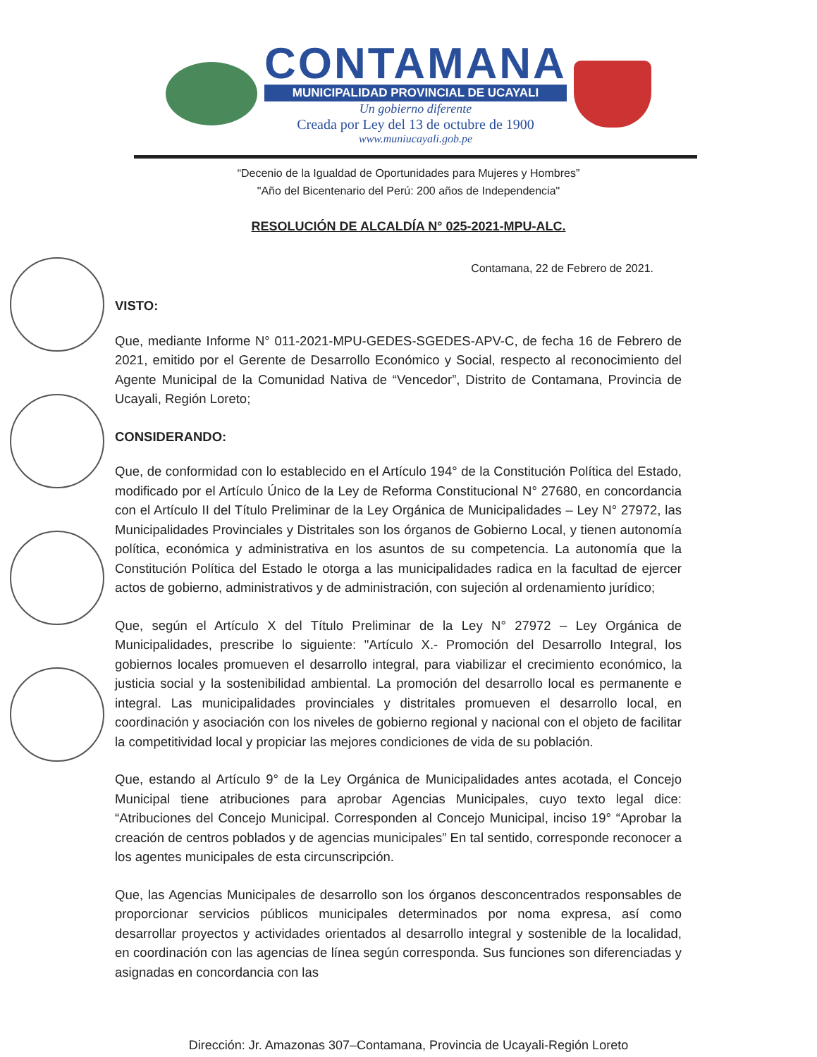CONTAMANA
MUNICIPALIDAD PROVINCIAL DE UCAYALI
Un gobierno diferente
Creada por Ley del 13 de octubre de 1900
www.muniucayali.gob.pe
“Decenio de la Igualdad de Oportunidades para Mujeres y Hombres”
"Año del Bicentenario del Perú: 200 años de Independencia"
RESOLUCIÓN DE ALCALDÍA N° 025-2021-MPU-ALC.
Contamana, 22 de Febrero de 2021.
VISTO:
Que, mediante Informe N° 011-2021-MPU-GEDES-SGEDES-APV-C, de fecha 16 de Febrero de 2021, emitido por el Gerente de Desarrollo Económico y Social, respecto al reconocimiento del Agente Municipal de la Comunidad Nativa de “Vencedor”, Distrito de Contamana, Provincia de Ucayali, Región Loreto;
CONSIDERANDO:
Que, de conformidad con lo establecido en el Artículo 194° de la Constitución Política del Estado, modificado por el Artículo Único de la Ley de Reforma Constitucional N° 27680, en concordancia con el Artículo II del Título Preliminar de la Ley Orgánica de Municipalidades – Ley N° 27972, las Municipalidades Provinciales y Distritales son los órganos de Gobierno Local, y tienen autonomía política, económica y administrativa en los asuntos de su competencia. La autonomía que la Constitución Política del Estado le otorga a las municipalidades radica en la facultad de ejercer actos de gobierno, administrativos y de administración, con sujeción al ordenamiento jurídico;
Que, según el Artículo X del Título Preliminar de la Ley N° 27972 – Ley Orgánica de Municipalidades, prescribe lo siguiente: "Artículo X.- Promoción del Desarrollo Integral, los gobiernos locales promueven el desarrollo integral, para viabilizar el crecimiento económico, la justicia social y la sostenibilidad ambiental. La promoción del desarrollo local es permanente e integral. Las municipalidades provinciales y distritales promueven el desarrollo local, en coordinación y asociación con los niveles de gobierno regional y nacional con el objeto de facilitar la competitividad local y propiciar las mejores condiciones de vida de su población.
Que, estando al Artículo 9° de la Ley Orgánica de Municipalidades antes acotada, el Concejo Municipal tiene atribuciones para aprobar Agencias Municipales, cuyo texto legal dice: “Atribuciones del Concejo Municipal. Corresponden al Concejo Municipal, inciso 19° “Aprobar la creación de centros poblados y de agencias municipales” En tal sentido, corresponde reconocer a los agentes municipales de esta circunscripción.
Que, las Agencias Municipales de desarrollo son los órganos desconcentrados responsables de proporcionar servicios públicos municipales determinados por noma expresa, así como desarrollar proyectos y actividades orientados al desarrollo integral y sostenible de la localidad, en coordinación con las agencias de línea según corresponda. Sus funciones son diferenciadas y asignadas en concordancia con las
Dirección: Jr. Amazonas 307–Contamana, Provincia de Ucayali-Región Loreto